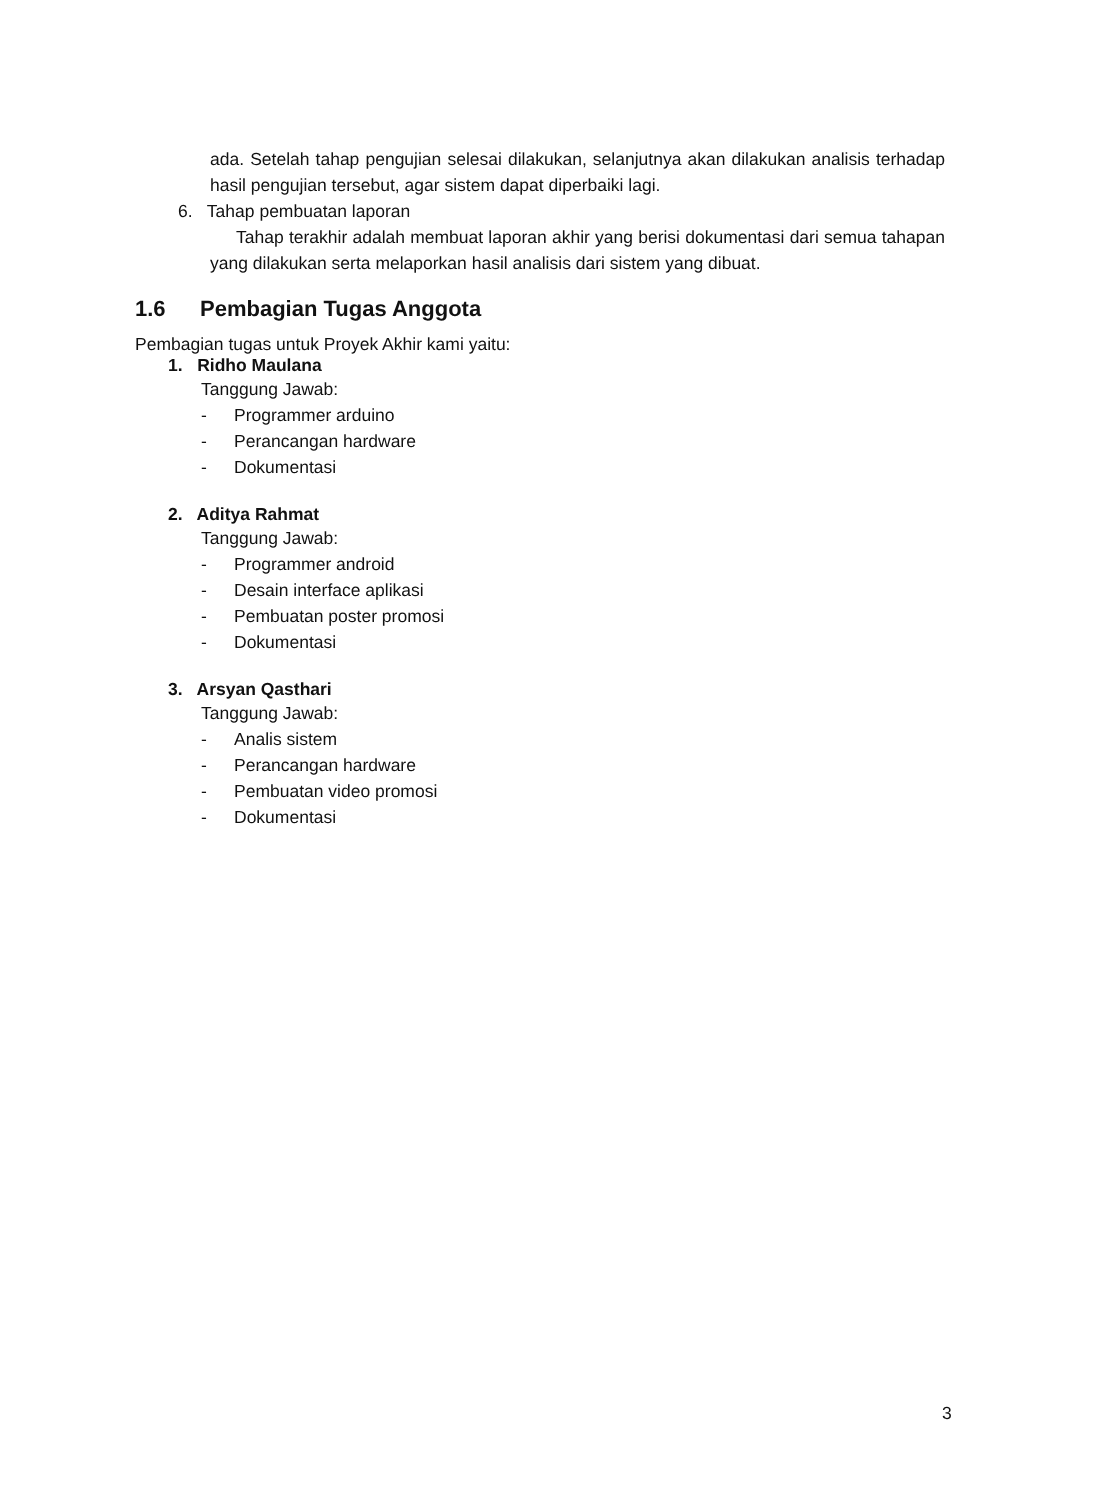ada. Setelah tahap pengujian selesai dilakukan, selanjutnya akan dilakukan analisis terhadap hasil pengujian tersebut, agar sistem dapat diperbaiki lagi.
6. Tahap pembuatan laporan
Tahap terakhir adalah membuat laporan akhir yang berisi dokumentasi dari semua tahapan yang dilakukan serta melaporkan hasil analisis dari sistem yang dibuat.
1.6 Pembagian Tugas Anggota
Pembagian tugas untuk Proyek Akhir kami yaitu:
1. Ridho Maulana
Tanggung Jawab:
- Programmer arduino
- Perancangan hardware
- Dokumentasi
2. Aditya Rahmat
Tanggung Jawab:
- Programmer android
- Desain interface aplikasi
- Pembuatan poster promosi
- Dokumentasi
3. Arsyan Qasthari
Tanggung Jawab:
- Analis sistem
- Perancangan hardware
- Pembuatan video promosi
- Dokumentasi
3